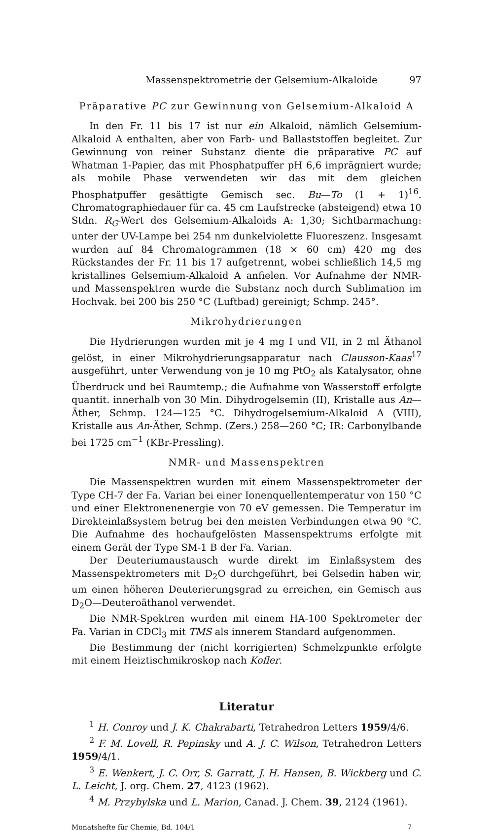Massenspektrometrie der Gelsemium-Alkaloide 97
Präparative PC zur Gewinnung von Gelsemium-Alkaloid A
In den Fr. 11 bis 17 ist nur ein Alkaloid, nämlich Gelsemium-Alkaloid A enthalten, aber von Farb- und Ballaststoffen begleitet. Zur Gewinnung von reiner Substanz diente die präparative PC auf Whatman 1-Papier, das mit Phosphatpuffer pH 6,6 imprägniert wurde; als mobile Phase verwendeten wir das mit dem gleichen Phosphatpuffer gesättigte Gemisch sec. Bu—To (1 + 1)<sup>16</sup>. Chromatographiedauer für ca. 45 cm Laufstrecke (absteigend) etwa 10 Stdn. R<sub>G</sub>-Wert des Gelsemium-Alkaloids A: 1,30; Sichtbarmachung: unter der UV-Lampe bei 254 nm dunkelviolette Fluoreszenz. Insgesamt wurden auf 84 Chromatogrammen (18 × 60 cm) 420 mg des Rückstandes der Fr. 11 bis 17 aufgetrennt, wobei schließlich 14,5 mg kristallines Gelsemium-Alkaloid A anfielen. Vor Aufnahme der NMR- und Massenspektren wurde die Substanz noch durch Sublimation im Hochvak. bei 200 bis 250 °C (Luftbad) gereinigt; Schmp. 245°.
Mikrohydrierungen
Die Hydrierungen wurden mit je 4 mg I und VII, in 2 ml Äthanol gelöst, in einer Mikrohydrierungsapparatur nach Clausson-Kaas<sup>17</sup> ausgeführt, unter Verwendung von je 10 mg PtO<sub>2</sub> als Katalysator, ohne Überdruck und bei Raumtemp.; die Aufnahme von Wasserstoff erfolgte quantit. innerhalb von 30 Min. Dihydrogelsemin (II), Kristalle aus An—Äther, Schmp. 124—125 °C. Dihydrogelsemium-Alkaloid A (VIII), Kristalle aus An-Äther, Schmp. (Zers.) 258—260 °C; IR: Carbonylbande bei 1725 cm<sup>−1</sup> (KBr-Pressling).
NMR- und Massenspektren
Die Massenspektren wurden mit einem Massenspektrometer der Type CH-7 der Fa. Varian bei einer Ionenquellentemperatur von 150 °C und einer Elektronenenergie von 70 eV gemessen. Die Temperatur im Direkteinlaßsystem betrug bei den meisten Verbindungen etwa 90 °C. Die Aufnahme des hochaufgelösten Massenspektrums erfolgte mit einem Gerät der Type SM-1 B der Fa. Varian.
Der Deuteriumaustausch wurde direkt im Einlaßsystem des Massenspektrometers mit D<sub>2</sub>O durchgeführt, bei Gelsedin haben wir, um einen höheren Deuterierungsgrad zu erreichen, ein Gemisch aus D<sub>2</sub>O—Deuteroäthanol verwendet.
Die NMR-Spektren wurden mit einem HA-100 Spektrometer der Fa. Varian in CDCl<sub>3</sub> mit TMS als innerem Standard aufgenommen.
Die Bestimmung der (nicht korrigierten) Schmelzpunkte erfolgte mit einem Heiztischmikroskop nach Kofler.
Literatur
<sup>1</sup> H. Conroy und J. K. Chakrabarti, Tetrahedron Letters 1959/4/6.
<sup>2</sup> F. M. Lovell, R. Pepinsky und A. J. C. Wilson, Tetrahedron Letters 1959/4/1.
<sup>3</sup> E. Wenkert, J. C. Orr, S. Garratt, J. H. Hansen, B. Wickberg und C. L. Leicht, J. org. Chem. 27, 4123 (1962).
<sup>4</sup> M. Przybylska und L. Marion, Canad. J. Chem. 39, 2124 (1961).
Monatshefte für Chemie, Bd. 104/1 7